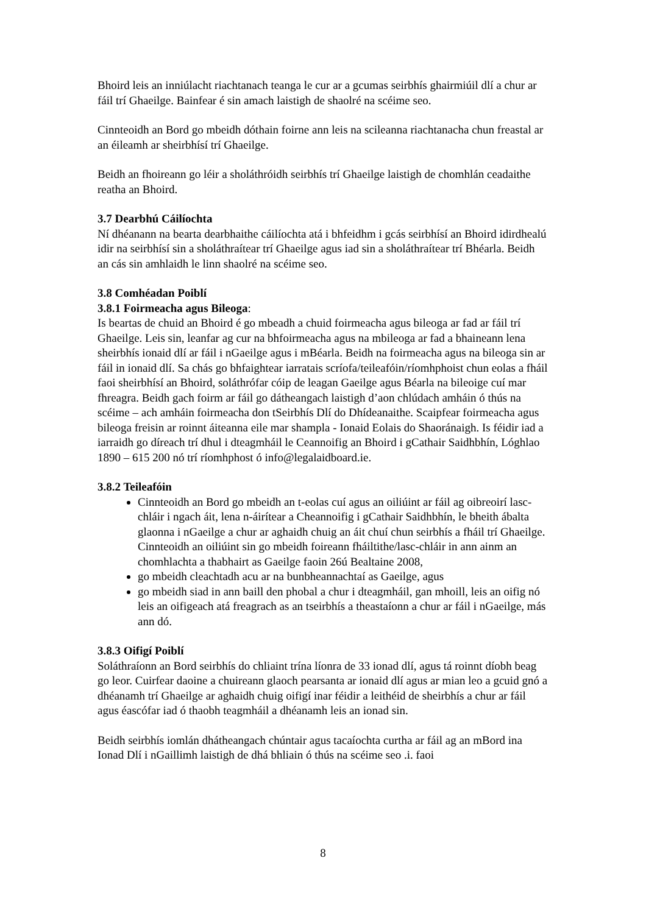Bhoird leis an inniúlacht riachtanach teanga le cur ar a gcumas seirbhís ghairmiúil dlí a chur ar fáil trí Ghaeilge. Bainfear é sin amach laistigh de shaolré na scéime seo.
Cinnteoidh an Bord go mbeidh dóthain foirne ann leis na scileanna riachtanacha chun freastal ar an éileamh ar sheirbhísí trí Ghaeilge.
Beidh an fhoireann go léir a sholáthróidh seirbhís trí Ghaeilge laistigh de chomhlán ceadaithe reatha an Bhoird.
3.7 Dearbhú Cáilíochta
Ní dhéanann na bearta dearbhaithe cáilíochta atá i bhfeidhm i gcás seirbhísí an Bhoird idirdhealú idir na seirbhísí sin a sholáthraítear trí Ghaeilge agus iad sin a sholáthraítear trí Bhéarla. Beidh an cás sin amhlaidh le linn shaolré na scéime seo.
3.8 Comhéadan Poiblí
3.8.1 Foirmeacha agus Bileoga:
Is beartas de chuid an Bhoird é go mbeadh a chuid foirmeacha agus bileoga ar fad ar fáil trí Ghaeilge. Leis sin, leanfar ag cur na bhfoirmeacha agus na mbileoga ar fad a bhaineann lena sheirbhís ionaid dlí ar fáil i nGaeilge agus i mBéarla. Beidh na foirmeacha agus na bileoga sin ar fáil in ionaid dlí. Sa chás go bhfaightear iarratais scríofa/teileafóin/ríomhphoist chun eolas a fháil faoi sheirbhísí an Bhoird, soláthrófar cóip de leagan Gaeilge agus Béarla na bileoige cuí mar fhreagra. Beidh gach foirm ar fáil go dátheangach laistigh d’aon chlúdach amháin ó thús na scéime – ach amháin foirmeacha don tSeirbhís Dlí do Dhídeanaithe. Scaipfear foirmeacha agus bileoga freisin ar roinnt áiteanna eile mar shampla - Ionaid Eolais do Shaoránaigh. Is féidir iad a iarraidh go díreach trí dhul i dteagmháil le Ceannoifig an Bhoird i gCathair Saidhbhín, Lóghlao 1890 – 615 200 nó trí ríomhphost ó info@legalaidboard.ie.
3.8.2 Teileafóin
Cinnteoidh an Bord go mbeidh an t-eolas cuí agus an oiliúint ar fáil ag oibreoirí lasc-chláir i ngach áit, lena n-áirítear a Cheannoifig i gCathair Saidhbhín, le bheith ábalta glaonna i nGaeilge a chur ar aghaidh chuig an áit chuí chun seirbhís a fháil trí Ghaeilge. Cinnteoidh an oiliúint sin go mbeidh foireann fháiltithe/lasc-chláir in ann ainm an chomhlachta a thabhairt as Gaeilge faoin 26ú Bealtaine 2008,
go mbeidh cleachtadh acu ar na bunbheannachtaí as Gaeilge, agus
go mbeidh siad in ann baill den phobal a chur i dteagmháil, gan mhoill, leis an oifig nó leis an oifigeach atá freagrach as an tseirbhís a theastaíonn a chur ar fáil i nGaeilge, más ann dó.
3.8.3 Oifigí Poiblí
Soláthraíonn an Bord seirbhís do chliaint trína líonra de 33 ionad dlí, agus tá roinnt díobh beag go leor. Cuirfear daoine a chuireann glaoch pearsanta ar ionaid dlí agus ar mian leo a gcuid gnó a dhéanamh trí Ghaeilge ar aghaidh chuig oifigí inar féidir a leithéid de sheirbhís a chur ar fáil agus éascófar iad ó thaobh teagmháil a dhéanamh leis an ionad sin.
Beidh seirbhís iomlán dhátheangach chúntair agus tacaíochta curtha ar fáil ag an mBord ina Ionad Dlí i nGaillimh laistigh de dhá bhliain ó thús na scéime seo .i. faoi
8